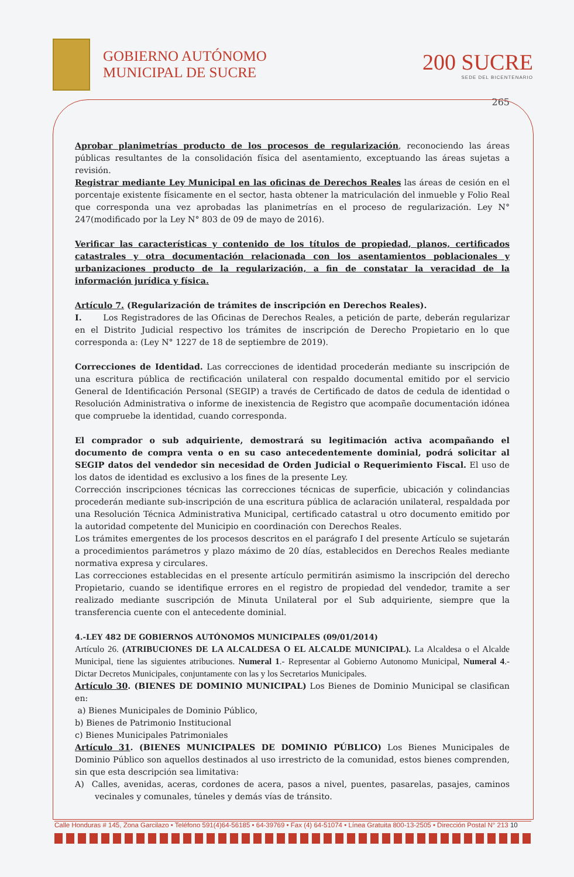GOBIERNO AUTÓNOMO
MUNICIPAL DE SUCRE
200 SUCRE
SEDE DEL BICENTENARIO
265
Aprobar planimetrías producto de los procesos de regularización, reconociendo las áreas públicas resultantes de la consolidación física del asentamiento, exceptuando las áreas sujetas a revisión.
Registrar mediante Ley Municipal en las oficinas de Derechos Reales las áreas de cesión en el porcentaje existente físicamente en el sector, hasta obtener la matriculación del inmueble y Folio Real que corresponda una vez aprobadas las planimetrías en el proceso de regularización. Ley N° 247(modificado por la Ley N° 803 de 09 de mayo de 2016).
Verificar las características y contenido de los títulos de propiedad, planos, certificados catastrales y otra documentación relacionada con los asentamientos poblacionales y urbanizaciones producto de la regularización, a fin de constatar la veracidad de la información jurídica y física.
Artículo 7. (Regularización de trámites de inscripción en Derechos Reales).
I. Los Registradores de las Oficinas de Derechos Reales, a petición de parte, deberán regularizar en el Distrito Judicial respectivo los trámites de inscripción de Derecho Propietario en lo que corresponda a: (Ley N° 1227 de 18 de septiembre de 2019).
Correcciones de Identidad. Las correcciones de identidad procederán mediante su inscripción de una escritura pública de rectificación unilateral con respaldo documental emitido por el servicio General de Identificación Personal (SEGIP) a través de Certificado de datos de cedula de identidad o Resolución Administrativa o informe de inexistencia de Registro que acompañe documentación idónea que compruebe la identidad, cuando corresponda.
El comprador o sub adquiriente, demostrará su legitimación activa acompañando el documento de compra venta o en su caso antecedentemente dominial, podrá solicitar al SEGIP datos del vendedor sin necesidad de Orden Judicial o Requerimiento Fiscal. El uso de los datos de identidad es exclusivo a los fines de la presente Ley.
Corrección inscripciones técnicas las correcciones técnicas de superficie, ubicación y colindancias procederán mediante sub-inscripción de una escritura pública de aclaración unilateral, respaldada por una Resolución Técnica Administrativa Municipal, certificado catastral u otro documento emitido por la autoridad competente del Municipio en coordinación con Derechos Reales.
Los trámites emergentes de los procesos descritos en el parágrafo I del presente Artículo se sujetarán a procedimientos parámetros y plazo máximo de 20 días, establecidos en Derechos Reales mediante normativa expresa y circulares.
Las correcciones establecidas en el presente artículo permitirán asimismo la inscripción del derecho Propietario, cuando se identifique errores en el registro de propiedad del vendedor, tramite a ser realizado mediante suscripción de Minuta Unilateral por el Sub adquiriente, siempre que la transferencia cuente con el antecedente dominial.
4.-LEY 482 DE GOBIERNOS AUTÓNOMOS MUNICIPALES (09/01/2014)
Artículo 26. (ATRIBUCIONES DE LA ALCALDESA O EL ALCALDE MUNICIPAL). La Alcaldesa o el Alcalde Municipal, tiene las siguientes atribuciones. Numeral 1.- Representar al Gobierno Autonomo Municipal, Numeral 4.- Dictar Decretos Municipales, conjuntamente con las y los Secretarios Municipales.
Artículo 30. (BIENES DE DOMINIO MUNICIPAL) Los Bienes de Dominio Municipal se clasifican en:
a) Bienes Municipales de Dominio Público,
b) Bienes de Patrimonio Institucional
c) Bienes Municipales Patrimoniales
Artículo 31. (BIENES MUNICIPALES DE DOMINIO PÚBLICO) Los Bienes Municipales de Dominio Público son aquellos destinados al uso irrestricto de la comunidad, estos bienes comprenden, sin que esta descripción sea limitativa:
A) Calles, avenidas, aceras, cordones de acera, pasos a nivel, puentes, pasarelas, pasajes, caminos vecinales y comunales, túneles y demás vías de tránsito.
Calle Honduras # 145, Zona Garcilazo • Teléfono 591(4)64-56185 • 64-39769 • Fax (4) 64-51074 • Línea Gratuita 800-13-2505 • Dirección Postal N° 213 10